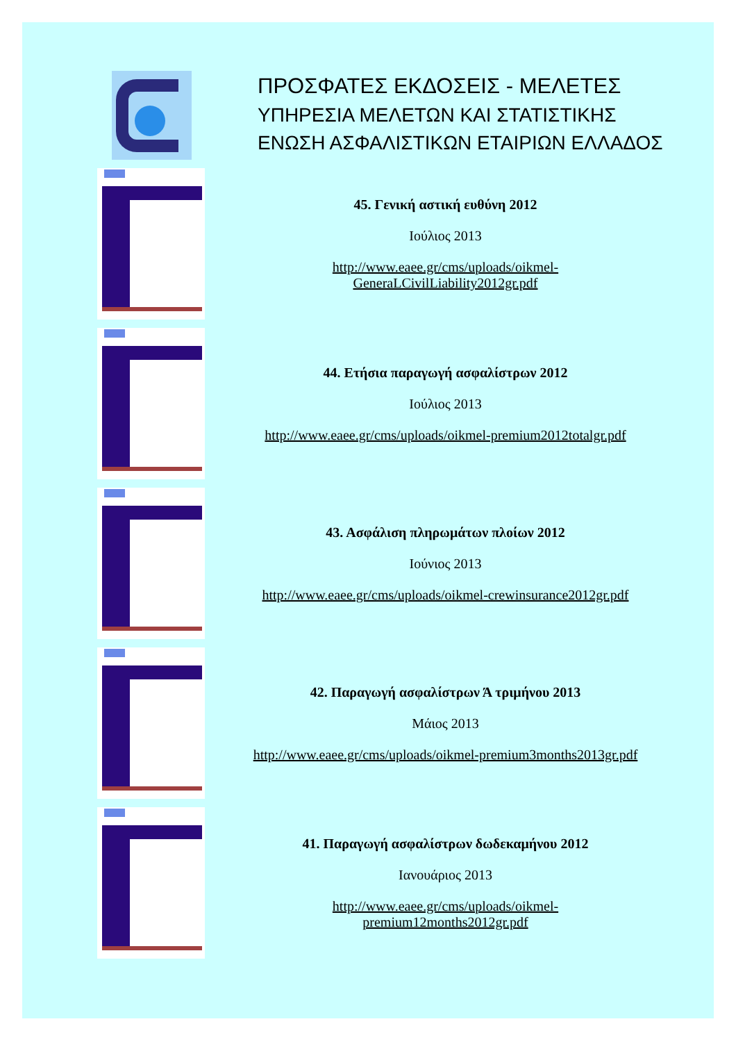ΠΡΟΣΦΑΤΕΣ ΕΚΔΟΣΕΙΣ - ΜΕΛΕΤΕΣ
ΥΠΗΡΕΣΙΑ ΜΕΛΕΤΩΝ ΚΑΙ ΣΤΑΤΙΣΤΙΚΗΣ
ΕΝΩΣΗ ΑΣΦΑΛΙΣΤΙΚΩΝ ΕΤΑΙΡΙΩΝ ΕΛΛΑΔΟΣ
45. Γενική αστική ευθύνη 2012
Ιούλιος 2013
http://www.eaee.gr/cms/uploads/oikmel-
GeneraLCivilLiability2012gr.pdf
44. Ετήσια παραγωγή ασφαλίστρων 2012
Ιούλιος 2013
http://www.eaee.gr/cms/uploads/oikmel-premium2012totalgr.pdf
43. Ασφάλιση πληρωμάτων πλοίων 2012
Ιούνιος 2013
http://www.eaee.gr/cms/uploads/oikmel-crewinsurance2012gr.pdf
42. Παραγωγή ασφαλίστρων Ά τριμήνου 2013
Μάιος 2013
http://www.eaee.gr/cms/uploads/oikmel-premium3months2013gr.pdf
41. Παραγωγή ασφαλίστρων δωδεκαμήνου 2012
Ιανουάριος 2013
http://www.eaee.gr/cms/uploads/oikmel-
premium12months2012gr.pdf